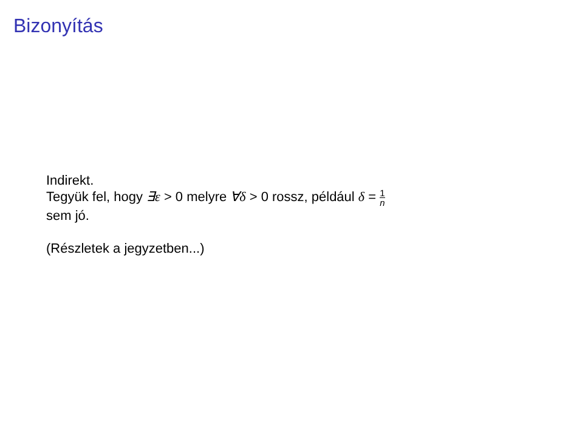Bizonyítás
Indirekt.
Tegyük fel, hogy ∃ε > 0 melyre ∀δ > 0 rossz, például δ = 1 n
sem jó.
(Részletek a jegyzetben...)